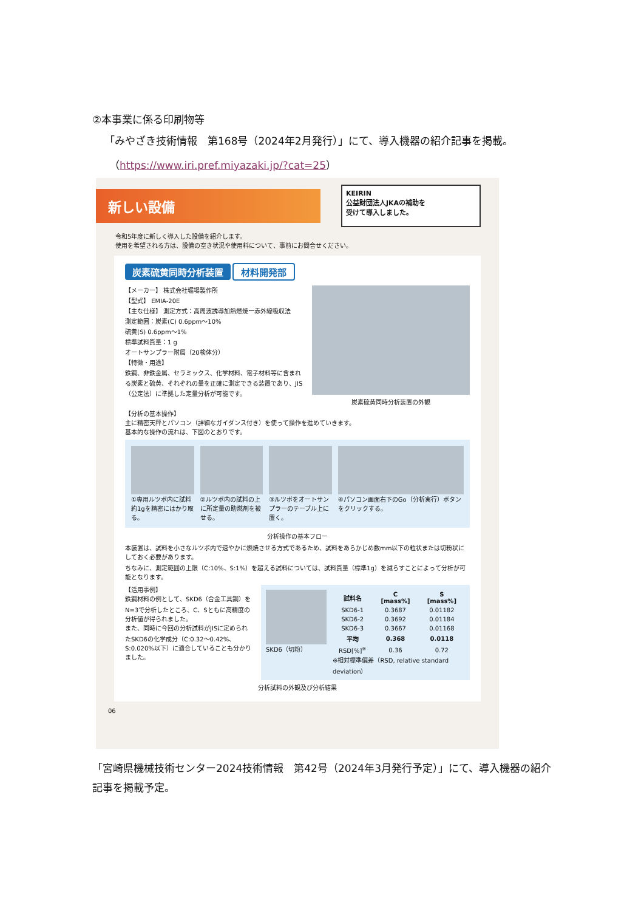②本事業に係る印刷物等
「みやざき技術情報　第168号（2024年2月発行）」にて、導入機器の紹介記事を掲載。
（https://www.iri.pref.miyazaki.jp/?cat=25）
新しい設備
KEIRIN
公益財団法人JKAの補助を
受けて導入しました。
令和5年度に新しく導入した設備を紹介します。
使用を希望される方は、設備の空き状況や使用料について、事前にお問合せください。
炭素硫黄同時分析装置 材料開発部
【メーカー】 株式会社堀場製作所
【型式】 EMIA-20E
【主な仕様】 測定方式：高周波誘導加熱燃焼ー赤外線吸収法
測定範囲：炭素(C) 0.6ppm～10%
硫黄(S) 0.6ppm～1%
標準試料質量：1 g
オートサンプラー附属（20検体分）
【特徴・用途】
鉄鋼、非鉄金属、セラミックス、化学材料、電子材料等に含まれる炭素と硫黄、それぞれの量を正確に測定できる装置であり、JIS（公定法）に準拠した定量分析が可能です。
炭素硫黄同時分析装置の外観
【分析の基本操作】
主に精密天秤とパソコン（詳細なガイダンス付き）を使って操作を進めていきます。
基本的な操作の流れは、下図のとおりです。
①専用ルツボ内に試料約1gを精密にはかり取る。
②ルツボ内の試料の上に所定量の助燃剤を被せる。
③ルツボをオートサンプラーのテーブル上に置く。
④パソコン画面右下のGo（分析実行）ボタンをクリックする。
分析操作の基本フロー
本装置は、試料を小さなルツボ内で速やかに燃焼させる方式であるため、試料をあらかじめ数mm以下の粒状または切粉状にしておく必要があります。
ちなみに、測定範囲の上限（C:10%、S:1%）を超える試料については、試料質量（標準1g）を減らすことによって分析が可能となります。
【活用事例】
鉄鋼材料の例として、SKD6（合金工具鋼）をN=3で分析したところ、C、Sともに高精度の分析値が得られました。
また、同時に今回の分析試料がJISに定められたSKD6の化学成分（C:0.32～0.42%、S:0.020%以下）に適合していることも分かりました。
SKD6（切粉）
| 試料名 | C [mass%] | S [mass%] |
| --- | --- | --- |
| SKD6-1 | 0.3687 | 0.01182 |
| SKD6-2 | 0.3692 | 0.01184 |
| SKD6-3 | 0.3667 | 0.01168 |
| 平均 | 0.368 | 0.0118 |
| RSD[%]<sup>※</sup> | 0.36 | 0.72 |
※相対標準偏差（RSD, relative standard deviation）
分析試料の外観及び分析結果
06
「宮崎県機械技術センター2024技術情報　第42号（2024年3月発行予定）」にて、導入機器の紹介記事を掲載予定。